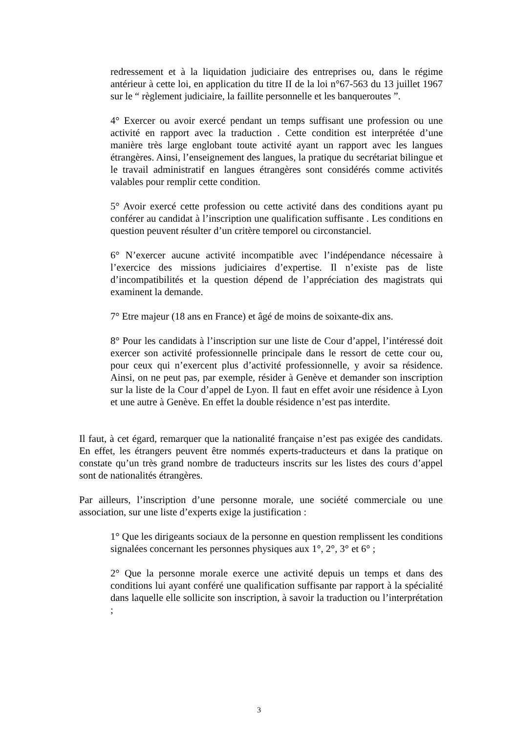redressement et à la liquidation judiciaire des entreprises ou, dans le régime antérieur à cette loi, en application du titre II de la loi n°67-563 du 13 juillet 1967 sur le “ règlement judiciaire, la faillite personnelle et les banqueroutes ”.
4° Exercer ou avoir exercé pendant un temps suffisant une profession ou une activité en rapport avec la traduction . Cette condition est interprétée d’une manière très large englobant toute activité ayant un rapport avec les langues étrangères. Ainsi, l’enseignement des langues, la pratique du secrétariat bilingue et le travail administratif en langues étrangères sont considérés comme activités valables pour remplir cette condition.
5° Avoir exercé cette profession ou cette activité dans des conditions ayant pu conférer au candidat à l’inscription une qualification suffisante . Les conditions en question peuvent résulter d’un critère temporel ou circonstanciel.
6° N’exercer aucune activité incompatible avec l’indépendance nécessaire à l’exercice des missions judiciaires d’expertise. Il n’existe pas de liste d’incompatibilités et la question dépend de l’appréciation des magistrats qui examinent la demande.
7° Etre majeur (18 ans en France) et âgé de moins de soixante-dix ans.
8° Pour les candidats à l’inscription sur une liste de Cour d’appel, l’intéressé doit exercer son activité professionnelle principale dans le ressort de cette cour ou, pour ceux qui n’exercent plus d’activité professionnelle, y avoir sa résidence. Ainsi, on ne peut pas, par exemple, résider à Genève et demander son inscription sur la liste de la Cour d’appel de Lyon. Il faut en effet avoir une résidence à Lyon et une autre à Genève. En effet la double résidence n’est pas interdite.
Il faut, à cet égard, remarquer que la nationalité française n’est pas exigée des candidats. En effet, les étrangers peuvent être nommés experts-traducteurs et dans la pratique on constate qu’un très grand nombre de traducteurs inscrits sur les listes des cours d’appel sont de nationalités étrangères.
Par ailleurs, l’inscription d’une personne morale, une société commerciale ou une association, sur une liste d’experts exige la justification :
1° Que les dirigeants sociaux de la personne en question remplissent les conditions signalées concernant les personnes physiques aux 1°, 2°, 3° et 6° ;
2° Que la personne morale exerce une activité depuis un temps et dans des conditions lui ayant conféré une qualification suffisante par rapport à la spécialité dans laquelle elle sollicite son inscription, à savoir la traduction ou l’interprétation ;
3